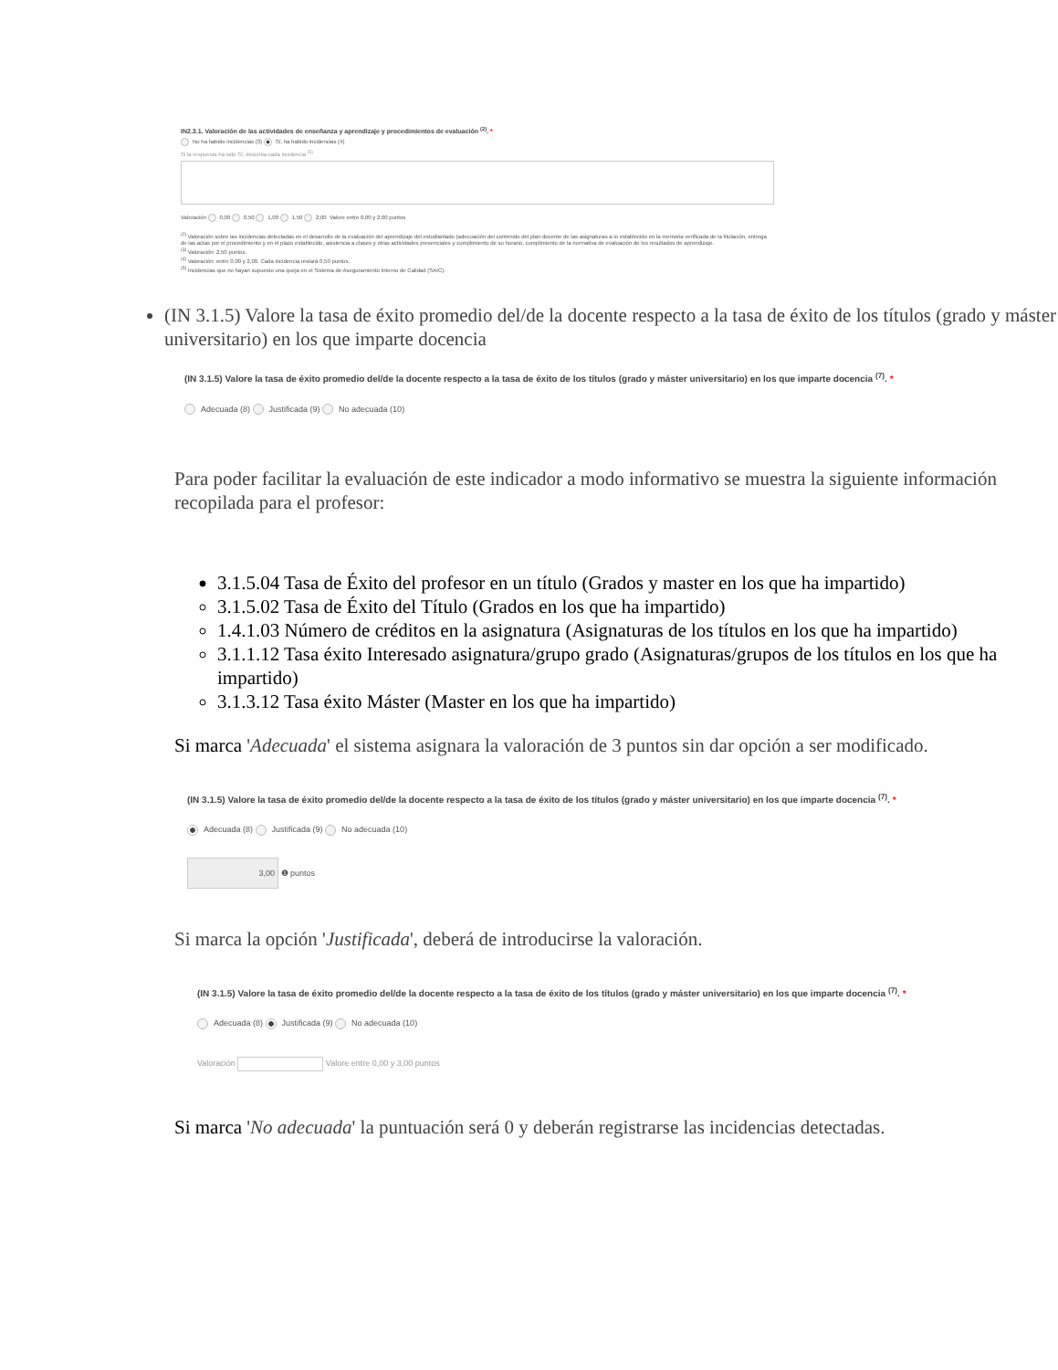IN2.3.1. Valoración de las actividades de enseñanza y aprendizaje y procedimientos de evaluación <sup>(2)</sup>. *
No ha habido incidencias (3) Sí, ha habido incidencias (4)
Si la respuesta ha sido Sí, describa cada incidencia <sup>(5)</sup>
Valoración 0,00 0,50 1,00 1,50 2,00 Valore entre 0,00 y 2,00 puntos
<sup>(2)</sup> Valoración sobre las incidencias detectadas en el desarrollo de la evaluación del aprendizaje del estudiantado (adecuación del contenido del plan docente de las asignaturas a lo establecido en la memoria verificada de la titulación, entrega de las actas por el procedimiento y en el plazo establecido, asistencia a clases y otras actividades presenciales y cumplimiento de su horario, cumplimiento de la normativa de evaluación de los resultados de aprendizaje.
<sup>(3)</sup> Valoración: 2,50 puntos.
<sup>(4)</sup> Valoración: entre 0,00 y 2,00. Cada incidencia restará 0,50 puntos.
<sup>(5)</sup> Incidencias que no hayan supuesto una queja en el Sistema de Aseguramiento Interno de Calidad (SAIC).
(IN 3.1.5) Valore la tasa de éxito promedio del/de la docente respecto a la tasa de éxito de los títulos (grado y máster universitario) en los que imparte docencia
(IN 3.1.5) Valore la tasa de éxito promedio del/de la docente respecto a la tasa de éxito de los títulos (grado y máster universitario) en los que imparte docencia <sup>(7)</sup>. *
Adecuada (8) Justificada (9) No adecuada (10)
Para poder facilitar la evaluación de este indicador a modo informativo se muestra la siguiente información recopilada para el profesor:
3.1.5.04 Tasa de Éxito del profesor en un título (Grados y master en los que ha impartido)
3.1.5.02 Tasa de Éxito del Título (Grados en los que ha impartido)
1.4.1.03 Número de créditos en la asignatura (Asignaturas de los títulos en los que ha impartido)
3.1.1.12 Tasa éxito Interesado asignatura/grupo grado (Asignaturas/grupos de los títulos en los que ha impartido)
3.1.3.12 Tasa éxito Máster (Master en los que ha impartido)
Si marca 'Adecuada' el sistema asignara la valoración de 3 puntos sin dar opción a ser modificado.
(IN 3.1.5) Valore la tasa de éxito promedio del/de la docente respecto a la tasa de éxito de los títulos (grado y máster universitario) en los que imparte docencia <sup>(7)</sup>. *
Adecuada (8) Justificada (9) No adecuada (10)
3,00 ❶ puntos
Si marca la opción 'Justificada', deberá de introducirse la valoración.
(IN 3.1.5) Valore la tasa de éxito promedio del/de la docente respecto a la tasa de éxito de los títulos (grado y máster universitario) en los que imparte docencia <sup>(7)</sup>. *
Adecuada (8) Justificada (9) No adecuada (10)
Valoración Valore entre 0,00 y 3,00 puntos
Si marca 'No adecuada' la puntuación será 0 y deberán registrarse las incidencias detectadas.